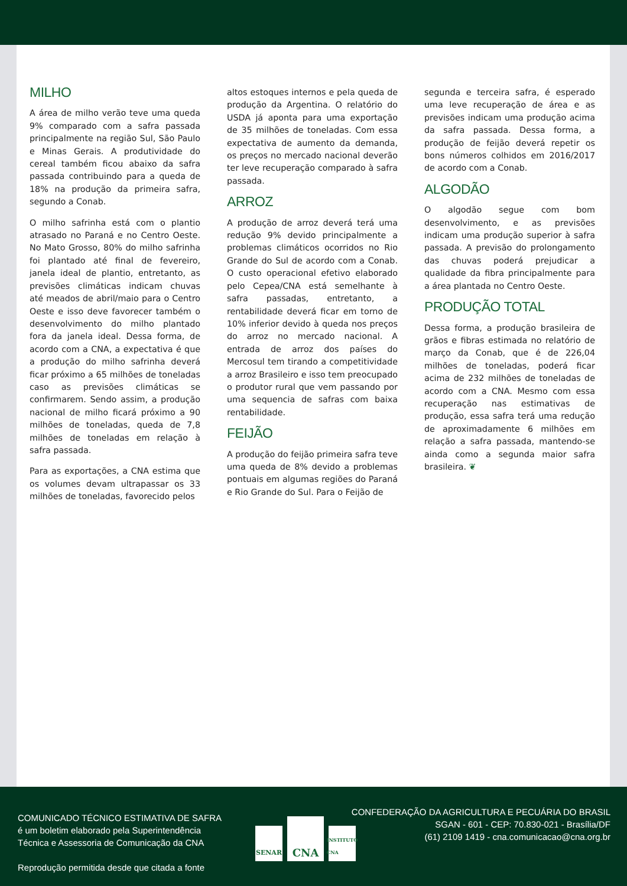MILHO
A área de milho verão teve uma queda 9% comparado com a safra passada principalmente na região Sul, São Paulo e Minas Gerais. A produtividade do cereal também ficou abaixo da safra passada contribuindo para a queda de 18% na produção da primeira safra, segundo a Conab.
O milho safrinha está com o plantio atrasado no Paraná e no Centro Oeste. No Mato Grosso, 80% do milho safrinha foi plantado até final de fevereiro, janela ideal de plantio, entretanto, as previsões climáticas indicam chuvas até meados de abril/maio para o Centro Oeste e isso deve favorecer também o desenvolvimento do milho plantado fora da janela ideal. Dessa forma, de acordo com a CNA, a expectativa é que a produção do milho safrinha deverá ficar próximo a 65 milhões de toneladas caso as previsões climáticas se confirmarem. Sendo assim, a produção nacional de milho ficará próximo a 90 milhões de toneladas, queda de 7,8 milhões de toneladas em relação à safra passada.
Para as exportações, a CNA estima que os volumes devam ultrapassar os 33 milhões de toneladas, favorecido pelos
altos estoques internos e pela queda de produção da Argentina. O relatório do USDA já aponta para uma exportação de 35 milhões de toneladas. Com essa expectativa de aumento da demanda, os preços no mercado nacional deverão ter leve recuperação comparado à safra passada.
ARROZ
A produção de arroz deverá terá uma redução 9% devido principalmente a problemas climáticos ocorridos no Rio Grande do Sul de acordo com a Conab. O custo operacional efetivo elaborado pelo Cepea/CNA está semelhante à safra passadas, entretanto, a rentabilidade deverá ficar em torno de 10% inferior devido à queda nos preços do arroz no mercado nacional. A entrada de arroz dos países do Mercosul tem tirando a competitividade a arroz Brasileiro e isso tem preocupado o produtor rural que vem passando por uma sequencia de safras com baixa rentabilidade.
FEIJÃO
A produção do feijão primeira safra teve uma queda de 8% devido a problemas pontuais em algumas regiões do Paraná e Rio Grande do Sul. Para o Feijão de
segunda e terceira safra, é esperado uma leve recuperação de área e as previsões indicam uma produção acima da safra passada. Dessa forma, a produção de feijão deverá repetir os bons números colhidos em 2016/2017 de acordo com a Conab.
ALGODÃO
O algodão segue com bom desenvolvimento, e as previsões indicam uma produção superior à safra passada. A previsão do prolongamento das chuvas poderá prejudicar a qualidade da fibra principalmente para a área plantada no Centro Oeste.
PRODUÇÃO TOTAL
Dessa forma, a produção brasileira de grãos e fibras estimada no relatório de março da Conab, que é de 226,04 milhões de toneladas, poderá ficar acima de 232 milhões de toneladas de acordo com a CNA. Mesmo com essa recuperação nas estimativas de produção, essa safra terá uma redução de aproximadamente 6 milhões em relação a safra passada, mantendo-se ainda como a segunda maior safra brasileira. ❦
COMUNICADO TÉCNICO ESTIMATIVA DE SAFRA
é um boletim elaborado pela Superintendência
Técnica e Assessoria de Comunicação da CNA
Reprodução permitida desde que citada a fonte
SENAR
CNA
INSTITUTO CNA
CONFEDERAÇÃO DA AGRICULTURA E PECUÁRIA DO BRASIL
SGAN - 601 - CEP: 70.830-021 - Brasília/DF
(61) 2109 1419 - cna.comunicacao@cna.org.br